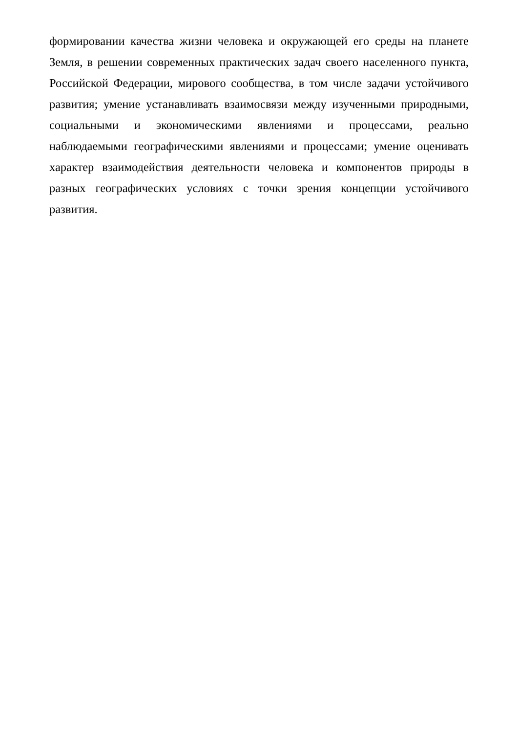формировании качества жизни человека и окружающей его среды на планете Земля, в решении современных практических задач своего населенного пункта, Российской Федерации, мирового сообщества, в том числе задачи устойчивого развития; умение устанавливать взаимосвязи между изученными природными, социальными и экономическими явлениями и процессами, реально наблюдаемыми географическими явлениями и процессами; умение оценивать характер взаимодействия деятельности человека и компонентов природы в разных географических условиях с точки зрения концепции устойчивого развития.